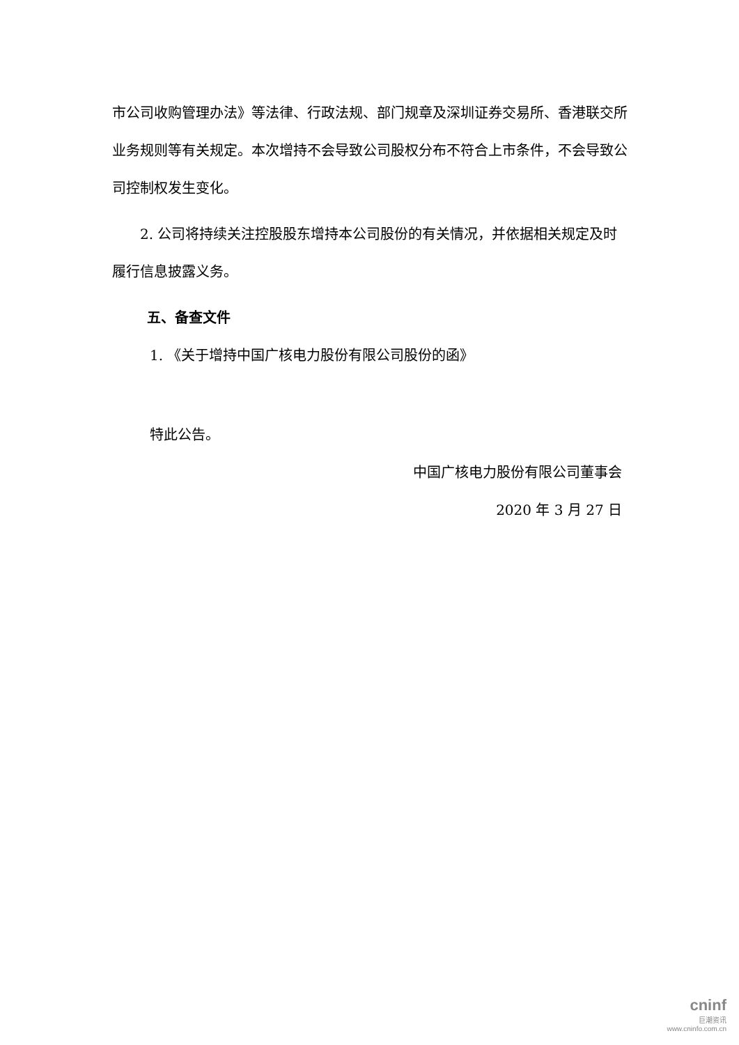市公司收购管理办法》等法律、行政法规、部门规章及深圳证券交易所、香港联交所业务规则等有关规定。本次增持不会导致公司股权分布不符合上市条件，不会导致公司控制权发生变化。
2. 公司将持续关注控股股东增持本公司股份的有关情况，并依据相关规定及时履行信息披露义务。
五、备查文件
1. 《关于增持中国广核电力股份有限公司股份的函》
特此公告。
中国广核电力股份有限公司董事会
2020 年 3 月 27 日
cninf
巨潮资讯
www.cninfo.com.cn